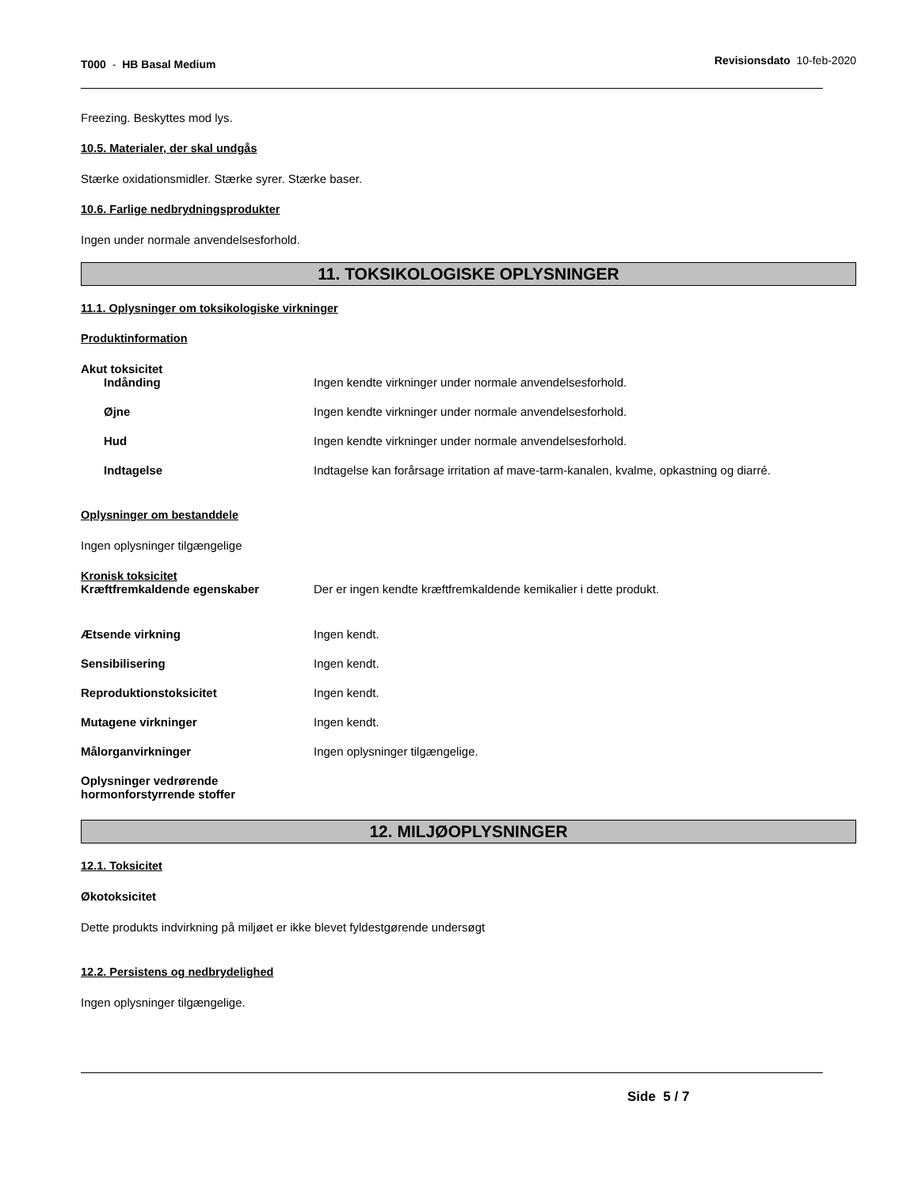T000 - HB Basal Medium
Revisionsdato 10-feb-2020
Freezing. Beskyttes mod lys.
10.5. Materialer, der skal undgås
Stærke oxidationsmidler. Stærke syrer. Stærke baser.
10.6. Farlige nedbrydningsprodukter
Ingen under normale anvendelsesforhold.
11. TOKSIKOLOGISKE OPLYSNINGER
11.1. Oplysninger om toksikologiske virkninger
Produktinformation
Akut toksicitet
Indånding Ingen kendte virkninger under normale anvendelsesforhold.
Øjne Ingen kendte virkninger under normale anvendelsesforhold.
Hud Ingen kendte virkninger under normale anvendelsesforhold.
Indtagelse Indtagelse kan forårsage irritation af mave-tarm-kanalen, kvalme, opkastning og diarré.
Oplysninger om bestanddele
Ingen oplysninger tilgængelige
Kronisk toksicitet
Kræftfremkaldende egenskaber Der er ingen kendte kræftfremkaldende kemikalier i dette produkt.
Ætsende virkning Ingen kendt.
Sensibilisering Ingen kendt.
Reproduktionstoksicitet Ingen kendt.
Mutagene virkninger Ingen kendt.
Målorganvirkninger Ingen oplysninger tilgængelige.
Oplysninger vedrørende hormonforstyrrende stoffer
12. MILJØOPLYSNINGER
12.1. Toksicitet
Økotoksicitet
Dette produkts indvirkning på miljøet er ikke blevet fyldestgørende undersøgt
12.2. Persistens og nedbrydelighed
Ingen oplysninger tilgængelige.
Side 5 / 7